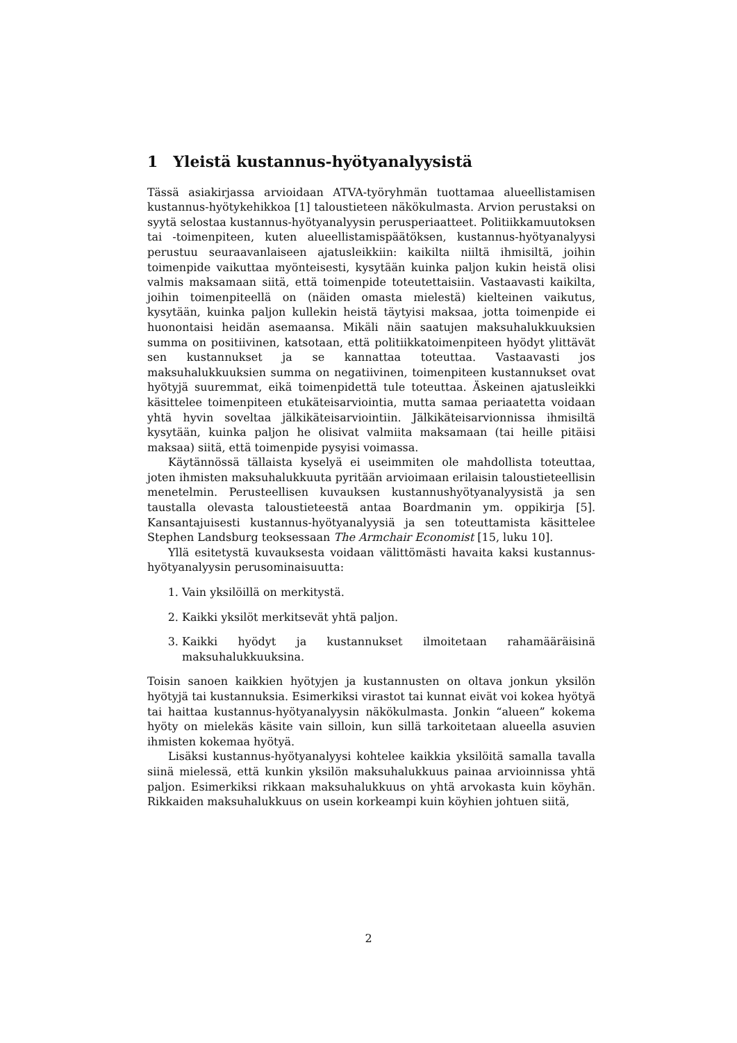1 Yleistä kustannus-hyötyanalyysistä
Tässä asiakirjassa arvioidaan ATVA-työryhmän tuottamaa alueellistamisen kustannus-hyötykehikkoa [1] taloustieteen näkökulmasta. Arvion perustaksi on syytä selostaa kustannus-hyötyanalyysin perusperiaatteet. Politiikkamuutoksen tai -toimenpiteen, kuten alueellistamispäätöksen, kustannus-hyötyanalyysi perustuu seuraavanlaiseen ajatusleikkiin: kaikilta niiltä ihmisiltä, joihin toimenpide vaikuttaa myönteisesti, kysytään kuinka paljon kukin heistä olisi valmis maksamaan siitä, että toimenpide toteutettaisiin. Vastaavasti kaikilta, joihin toimenpiteellä on (näiden omasta mielestä) kielteinen vaikutus, kysytään, kuinka paljon kullekin heistä täytyisi maksaa, jotta toimenpide ei huonontaisi heidän asemaansa. Mikäli näin saatujen maksuhalukkuuksien summa on positiivinen, katsotaan, että politiikkatoimenpiteen hyödyt ylittävät sen kustannukset ja se kannattaa toteuttaa. Vastaavasti jos maksuhalukkuuksien summa on negatiivinen, toimenpiteen kustannukset ovat hyötyjä suuremmat, eikä toimenpidettä tule toteuttaa. Äskeinen ajatusleikki käsittelee toimenpiteen etukäteisarviointia, mutta samaa periaatetta voidaan yhtä hyvin soveltaa jälkikäteisarviointiin. Jälkikäteisarvionnissa ihmisiltä kysytään, kuinka paljon he olisivat valmiita maksamaan (tai heille pitäisi maksaa) siitä, että toimenpide pysyisi voimassa.
Käytännössä tällaista kyselyä ei useimmiten ole mahdollista toteuttaa, joten ihmisten maksuhalukkuuta pyritään arvioimaan erilaisin taloustieteellisin menetelmin. Perusteellisen kuvauksen kustannushyötyanalyysistä ja sen taustalla olevasta taloustieteestä antaa Boardmanin ym. oppikirja [5]. Kansantajuisesti kustannus-hyötyanalyysiä ja sen toteuttamista käsittelee Stephen Landsburg teoksessaan The Armchair Economist [15, luku 10].
Yllä esitetystä kuvauksesta voidaan välittömästi havaita kaksi kustannus-hyötyanalyysin perusominaisuutta:
1. Vain yksilöillä on merkitystä.
2. Kaikki yksilöt merkitsevät yhtä paljon.
3. Kaikki hyödyt ja kustannukset ilmoitetaan rahamääräisinä maksuhalukkuuksina.
Toisin sanoen kaikkien hyötyjen ja kustannusten on oltava jonkun yksilön hyötyjä tai kustannuksia. Esimerkiksi virastot tai kunnat eivät voi kokea hyötyä tai haittaa kustannus-hyötyanalyysin näkökulmasta. Jonkin “alueen” kokema hyöty on mielekäs käsite vain silloin, kun sillä tarkoitetaan alueella asuvien ihmisten kokemaa hyötyä.
Lisäksi kustannus-hyötyanalyysi kohtelee kaikkia yksilöitä samalla tavalla siinä mielessä, että kunkin yksilön maksuhalukkuus painaa arvioinnissa yhtä paljon. Esimerkiksi rikkaan maksuhalukkuus on yhtä arvokasta kuin köyhän. Rikkaiden maksuhalukkuus on usein korkeampi kuin köyhien johtuen siitä,
2